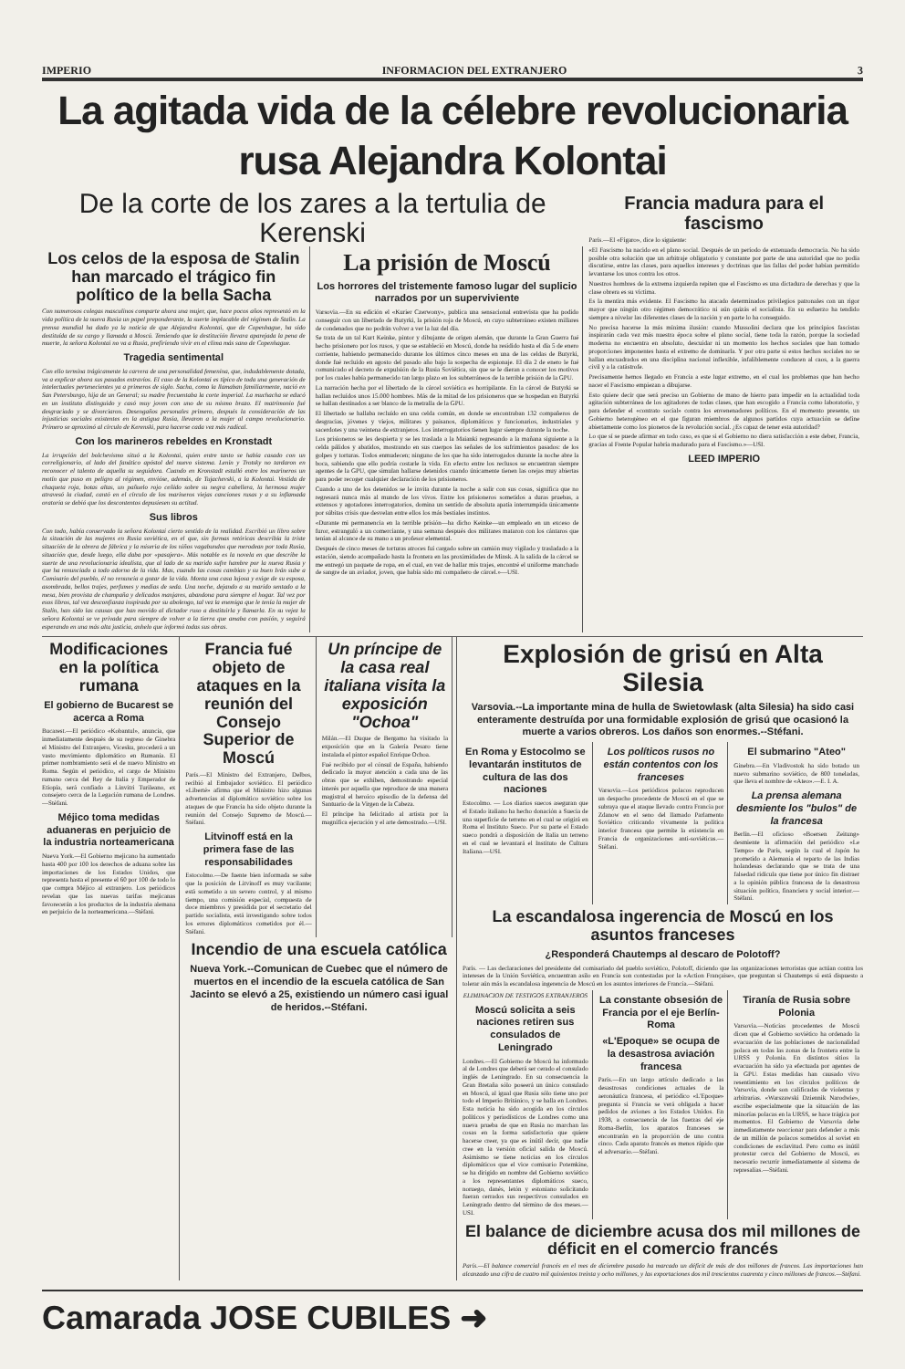IMPERIO INFORMACION DEL EXTRANJERO 3
La agitada vida de la célebre revolucionaria rusa Alejandra Kolontai
De la corte de los zares a la tertulia de Kerenski
Los celos de la esposa de Stalin han marcado el trágico fin político de la bella Sacha
Con numerosos colegas masculinos comparte ahora una mujer, que, hace pocos años representó en la vida política de la nueva Rusia un papel preponderante, la suerte implacable del régimen de Stalin. La prensa mundial ha dado ya la noticia de que Alejandra Kolontai, que de Copenhague, ha sido destituída de su cargo y llamada a Moscú. Temiendo que la destitución llevara aparejada la pena de muerte, la señora Kolontai no va a Rusia, prefiriendo vivir en el clima más sano de Copenhague.
Tragedia sentimental
Con ello termina trágicamente la carrera de una personalidad femenina, que, indudablemente dotada, va a explicar ahora sus pasados extravíos. El caso de la Kolontai es típico de toda una generación de intelectuales pertenecientes ya a primeros de siglo. Sacha, como la llamaban familiarmente, nació en San Petersburgo, hija de un General; su madre frecuentaba la corte imperial. La muchacha se educó en un instituto distinguido y casó muy joven con uno de su mismo brazo. El matrimonio fué desgraciado y se divorciaron. Desengaños personales primero, después la consideración de las injusticias sociales existentes en la antigua Rusia, llevaron a la mujer al campo revolucionario. Primero se aproximó al círculo de Kerenski, para hacerse cada vez más radical.
Con los marineros rebeldes en Kronstadt
La irrupción del bolchevismo situó a la Kolontai, quien entre tanto se había casado con un correligionario, al lado del fanático apóstol del nuevo sistema. Lenin y Trotsky no tardaron en reconocer el talento de aquella su seguidora. Cuando en Kronstadt estalló entre los marineros un motín que puso en peligro al régimen, envióse, además, de Tujachevski, a la Kolontai. Vestida de chaqueta roja, botas altas, un pañuelo rojo ceñido sobre su negra cabellera, la hermosa mujer atravesó la ciudad, cantó en el círculo de los marineros viejas canciones rusas y a su inflamada oratoria se debió que los descontentos depusiesen su actitud.
Sus libros
Con todo, había conservado la señora Kolontai cierto sentido de la realidad. Escribió un libro sobre la situación de las mujeres en Rusia soviética, en el que, sin formas retóricas describía la triste situación de la obrera de fábrica y la miseria de los niños vagabundos que merodean por toda Rusia, situación que, desde luego, ella daba por «pasajera». Más notable es la novela en que describe la suerte de una revolucionaria idealista, que al lado de su marido sufre hambre por la nueva Rusia y que ha renunciado a todo adorno de la vida. Mas, cuando las cosas cambian y su buen Iván sube a Comisario del pueblo, él no renuncia a gozar de la vida. Monta una casa lujosa y exige de su esposa, asombrada, bellos trajes, perfumes y medias de seda. Una noche, dejando a su marido sentado a la mesa, bien provista de champaña y delicados manjares, abandona para siempre el hogar. Tal vez por esos libros, tal vez desconfianza inspirada por su abolengo, tal vez la enemiga que le tenía la mujer de Stalin, han sido las causas que han movido al dictador ruso a destituirla y llamarla. En su vejez la señora Kolontai se ve privada para siempre de volver a la tierra que amaba con pasión, y seguirá esperando en una más alta justicia, anhelo que informó todas sus obras.
La prisión de Moscú
Los horrores del tristemente famoso lugar del suplicio narrados por un superviviente
Varsovia.—En su edición el «Kurier Czerwony», publica una sensacional entrevista que ha podido conseguir con un libertado de Butyrki, la prisión roja de Moscú, en cuyo subterráneo existen millares de condenados que no podrán volver a ver la luz del día.
Se trata de un tal Kurt Keinke, pintor y dibujante de origen alemán, que durante la Gran Guerra fué hecho prisionero por los rusos, y que se estableció en Moscú, donde ha residido hasta el día 5 de enero corriente, habiendo permanecido durante los últimos cinco meses en una de las celdas de Butyrki, donde fué recluído en agosto del pasado año bajo la sospecha de espionaje. El día 2 de enero le fué comunicado el decreto de expulsión de la Rusia Soviética, sin que se le dieran a conocer los motivos por los cuales había permanecido tan largo plazo en los subterráneos de la terrible prisión de la GPU.
La narración hecha por el libertado de la cárcel soviética es horripilante. En la cárcel de Butyrki se hallan recluídos unos 15.000 hombres. Más de la mitad de los prisioneros que se hospedan en Butyrki se hallan destinados a ser blanco de la metralla de la GPU.
El libertado se hallaba recluído en una celda común, en donde se encontraban 132 compañeros de desgracias, jóvenes y viejos, militares y paisanos, diplomáticos y funcionarios, industriales y sacerdotes y una veintena de extranjeros. Los interrogatorios tienen lugar siempre durante la noche.
Los prisioneros se les despierta y se les traslada a la Maianki regresando a la mañana siguiente a la celda pálidos y abatidos, mostrando en sus cuerpos las señales de los sufrimientos pasados: de los golpes y torturas. Todos enmudecen; ninguno de los que ha sido interrogados durante la noche abre la boca, sabiendo que ello podría costarle la vida. En efecto entre los reclusos se encuentran siempre agentes de la GPU, que simulan hallarse detenidos cuando únicamente tienen las orejas muy abiertas para poder recoger cualquier declaración de los prisioneros.
Cuando a uno de los detenidos se le invita durante la noche a salir con sus cosas, significa que no regresará nunca más al mundo de los vivos. Entre los prisioneros sometidos a duras pruebas, a extensos y agotadores interrogatorios, domina un sentido de absoluta apatía interrumpida únicamente por súbitas crisis que desvelan entre ellos los más bestiales instintos.
«Durante mi permanencia en la terrible prisión—ha dicho Keinke—un empleado en un exceso de furor, estranguló a un comerciante, y una semana después dos militares mataron con los cántaros que tenían al alcance de su mano a un profesor elemental.
Después de cinco meses de torturas atroces fuí cargado sobre un camión muy vigilado y trasladado a la estación, siendo acompañado hasta la frontera en las proximidades de Minsk. A la salida de la cárcel se me entregó un paquete de ropa, en el cual, en vez de hallar mis trajes, encontré el uniforme manchado de sangre de un aviador, joven, que había sido mi compañero de cárcel.»—USI.
Francia madura para el fascismo
París.—El «Fígaro», dice lo siguiente:
«El Fascismo ha nacido en el plano social. Después de un período de extenuada democracia. No ha sido posible otra solución que un arbitraje obligatorio y constante por parte de una autoridad que no podía discutirse, entre las clases, para aquellos intereses y doctrinas que las fallas del poder habían permitido levantarse los unos contra los otros.
Nuestros hombres de la extrema izquierda repiten que el Fascismo es una dictadura de derechas y que la clase obrera es su víctima.
Es la mentira más evidente. El Fascismo ha atacado determinados privilegios patronales con un rigor mayor que ningún otro régimen democrático ni aún quizás el socialista. En su esfuerzo ha tendido siempre a nivelar las diferentes clases de la nación y en parte lo ha conseguido.
No precisa hacerse la más mínima ilusión: cuando Mussolini declara que los principios fascistas inspirarán cada vez más nuestra época sobre el plano social, tiene toda la razón, porque la sociedad moderna no encuentra en absoluto, descuidar ni un momento los hechos sociales que han tomado proporciones imponentes hasta el extremo de dominarla. Y por otra parte si estos hechos sociales no se hallan encuadrados en una disciplina nacional inflexible, infaliblemente conducen al caos, a la guerra civil y a la catástrofe.
Precisamente hemos llegado en Francia a este lugar extremo, en el cual los problemas que han hecho nacer el Fascismo empiezan a dibujarse.
Esto quiere decir que será preciso un Gobierno de mano de hierro para impedir en la actualidad toda agitación subterránea de los agitadores de todas clases, que han escogido a Francia como laboratorio, y para defender el «contrato social» contra los envenenadores políticos. En el momento presente, un Gobierno heterogéneo en el que figuran miembros de algunos partidos cuya actuación se define abiertamente como los pioneros de la revolución social. ¿Es capaz de tener esta autoridad?
Lo que sí se puede afirmar en todo caso, es que si el Gobierno no diera satisfacción a este deber, Francia, gracias al Frente Popular habría madurado para el Fascismo.»—USI.
LEED IMPERIO
Modificaciones en la política rumana
El gobierno de Bucarest se acerca a Roma
Bucarest.—El periódico «Kobantul», anuncia, que inmediatamente después de su regreso de Ginebra el Ministro del Extranjero, Vicesku, procederá a un vasto movimiento diplomático en Rumania. El primer nombramiento será el de nuevo Ministro en Roma. Según el periódico, el cargo de Ministro rumano cerca del Rey de Italia y Emperador de Etiopía, será confiado a Linvitri Turileano, ex consejero cerca de la Legación rumana de Londres.—Stéfani.
Méjico toma medidas aduaneras en perjuicio de la industria norteamericana
Nueva York.—El Gobierno mejicano ha aumentado hasta 400 por 100 los derechos de aduana sobre las importaciones de los Estados Unidos, que representa hasta el presente el 60 por 100 de todo lo que compra Méjico al extranjero. Los periódicos revelan que las nuevas tarifas mejicanas favorecerán a los productos de la industria alemana en perjuicio de la norteamericana.—Stéfani.
Francia fué objeto de ataques en la reunión del Consejo Superior de Moscú
París.—El Ministro del Extranjero, Delbos, recibió al Embajador soviético. El periódico «Liberté» afirma que el Ministro hizo algunas advertencias al diplomático soviético sobre los ataques de que Francia ha sido objeto durante la reunión del Consejo Supremo de Moscú.—Stéfani.
Litvinoff está en la primera fase de las responsabilidades
Estocolmo.—De fuente bien informada se sabe que la posición de Litvinoff es muy vacilante; está sometido a un severo control, y al mismo tiempo, una comisión especial, compuesta de doce miembros y presidida por el secretario del partido socialista, está investigando sobre todos los errores diplomáticos cometidos por él.—Stéfani.
Un príncipe de la casa real italiana visita la exposición "Ochoa"
Milán.—El Duque de Bergamo ha visitado la exposición que en la Galería Pesaro tiene instalada el pintor español Enrique Ochoa.
Fué recibido por el cónsul de España, habiendo dedicado la mayor atención a cada una de las obras que se exhiben, demostrando especial interés por aquella que reproduce de una manera magistral el heroico episodio de la defensa del Santuario de la Virgen de la Cabeza.
El príncipe ha felicitado al artista por la magnífica ejecución y el arte demostrado.—USI.
Incendio de una escuela católica
Nueva York.--Comunican de Cuebec que el número de muertos en el incendio de la escuela católica de San Jacinto se elevó a 25, existiendo un número casi igual de heridos.--Stéfani.
Explosión de grisú en Alta Silesia
Varsovia.--La importante mina de hulla de Swietowlask (alta Silesia) ha sido casi enteramente destruída por una formidable explosión de grisú que ocasionó la muerte a varios obreros. Los daños son enormes.--Stéfani.
En Roma y Estocolmo se levantarán institutos de cultura de las dos naciones
Estocolmo. — Los diarios suecos aseguran que el Estado italiano ha hecho donación a Suecia de una superficie de terreno en el cual se origirá en Roma el Instituto Sueco. Por su parte el Estado sueco pondrá a disposición de Italia un terreno en el cual se levantará el Instituto de Cultura Italiana.—USI.
Los políticos rusos no están contentos con los franceses
Varsovia.—Los periódicos polacos reproducen un despacho procedente de Moscú en el que se subraya que el ataque llevado contra Francia por Zdanow en el seno del llamado Parlamento Soviético criticando vivamente la política interior francesa que permite la existencia en Francia de organizaciones anti-soviéticas.—Stéfani.
El submarino "Ateo"
Ginebra.—En Vladivostok ha sido botado un nuevo submarino soviético, de 800 toneladas, que lleva el nombre de «Ateo».—E. I. A.
La prensa alemana desmiente los "bulos" de la francesa
Berlín.—El oficioso «Boersen Zeitung» desmiente la afirmación del periódico «Le Temps» de París, según la cual el Japón ha prometido a Alemania el reparto de las Indias holandesas declarando que se trata de una falsedad ridícula que tiene por único fin distraer a la opinión pública francesa de la desastrosa situación política, financiera y social interior.—Stéfani.
La escandalosa ingerencia de Moscú en los asuntos franceses
¿Responderá Chautemps al descaro de Polotoff?
París. — Las declaraciones del presidente del comisariado del pueblo soviético, Polotoff, diciendo que las organizaciones terroristas que actúan contra los intereses de la Unión Soviética, encuentran asilo en Francia son contestadas por la «Action Française», que preguntan si Chautemps si está dispuesto a tolerar aún más la escandalosa ingerencia de Moscú en los asuntos interiores de Francia.—Stéfani.
ELIMINACION DE TESTIGOS EXTRANJEROS
Moscú solicita a seis naciones retiren sus consulados de Leningrado
Londres.—El Gobierno de Moscú ha informado al de Londres que deberá ser cerado el consulado inglés de Leningrado. En su consecuencia la Gran Bretaña sólo poseerá un único consulado en Moscú, al igual que Rusia sólo tiene uno por todo el Imperio Británico, y se halla en Londres. Esta noticia ha sido acogida en los círculos políticos y periodísticos de Londres como una nueva prueba de que en Rusia no marchan las cosas en la forma satisfactoria que quiere hacerse creer, ya que es inútil decir, que nadie cree en la versión oficial salida de Moscú. Asimismo se tiene noticias en los círculos diplomáticos que el vice comisario Potemkine, se ha dirigido en nombre del Gobierno soviético a los representantes diplomáticos sueco, noruego, danés, letón y estoniano solicitando fueran cerrados sus respectivos consulados en Leningrado dentro del término de dos meses.—USI.
La constante obsesión de Francia por el eje Berlín-Roma
«L'Epoque» se ocupa de la desastrosa aviación francesa
París.—En un largo artículo dedicado a las desastrosas condiciones actuales de la aeronáutica francesa, el periódico «L'Epoque» pregunta si Francia se verá obligada a hacer pedidos de aviones a los Estados Unidos. En 1938, a consecuencia de las fuerzas del eje Roma-Berlín, los aparatos franceses se encontrarán en la proporción de uno contra cinco. Cada aparato francés es menos rápido que el adversario.—Stéfani.
Tiranía de Rusia sobre Polonia
Varsovia.—Noticias procedentes de Moscú dicen que el Gobierno soviético ha ordenado la evacuación de las poblaciones de nacionalidad polaca en todas las zonas de la frontera entre la URSS y Polonia. En distintos sitios la evacuación ha sido ya efectuada por agentes de la GPU. Estas medidas han causado vivo resentimiento en los círculos políticos de Varsovia, donde son calificadas de violentas y arbitrarias. «Warszawski Dziennik Narodwie», escribe especialmente que la situación de las minorías polacas en la URSS, se hace trágica por momentos. El Gobierno de Varsovia debe inmediatamente reaccionar para defender a más de un millón de polacos sometidos al soviet en condiciones de esclavitud. Pero como es inútil protestar cerca del Gobierno de Moscú, es necesario recurrir inmediatamente al sistema de represalias.—Stéfani.
El balance de diciembre acusa dos mil millones de déficit en el comercio francés
París.—El balance comercial francés en el mes de diciembre pasado ha marcado un déficit de más de dos millones de francos. Las importaciones han alcanzado una cifra de cuatro mil quinientos treinta y ocho millones, y las exportaciones dos mil trescientos cuarenta y cinco millones de francos.—Stéfani.
Camarada JOSE CUBILES ➜